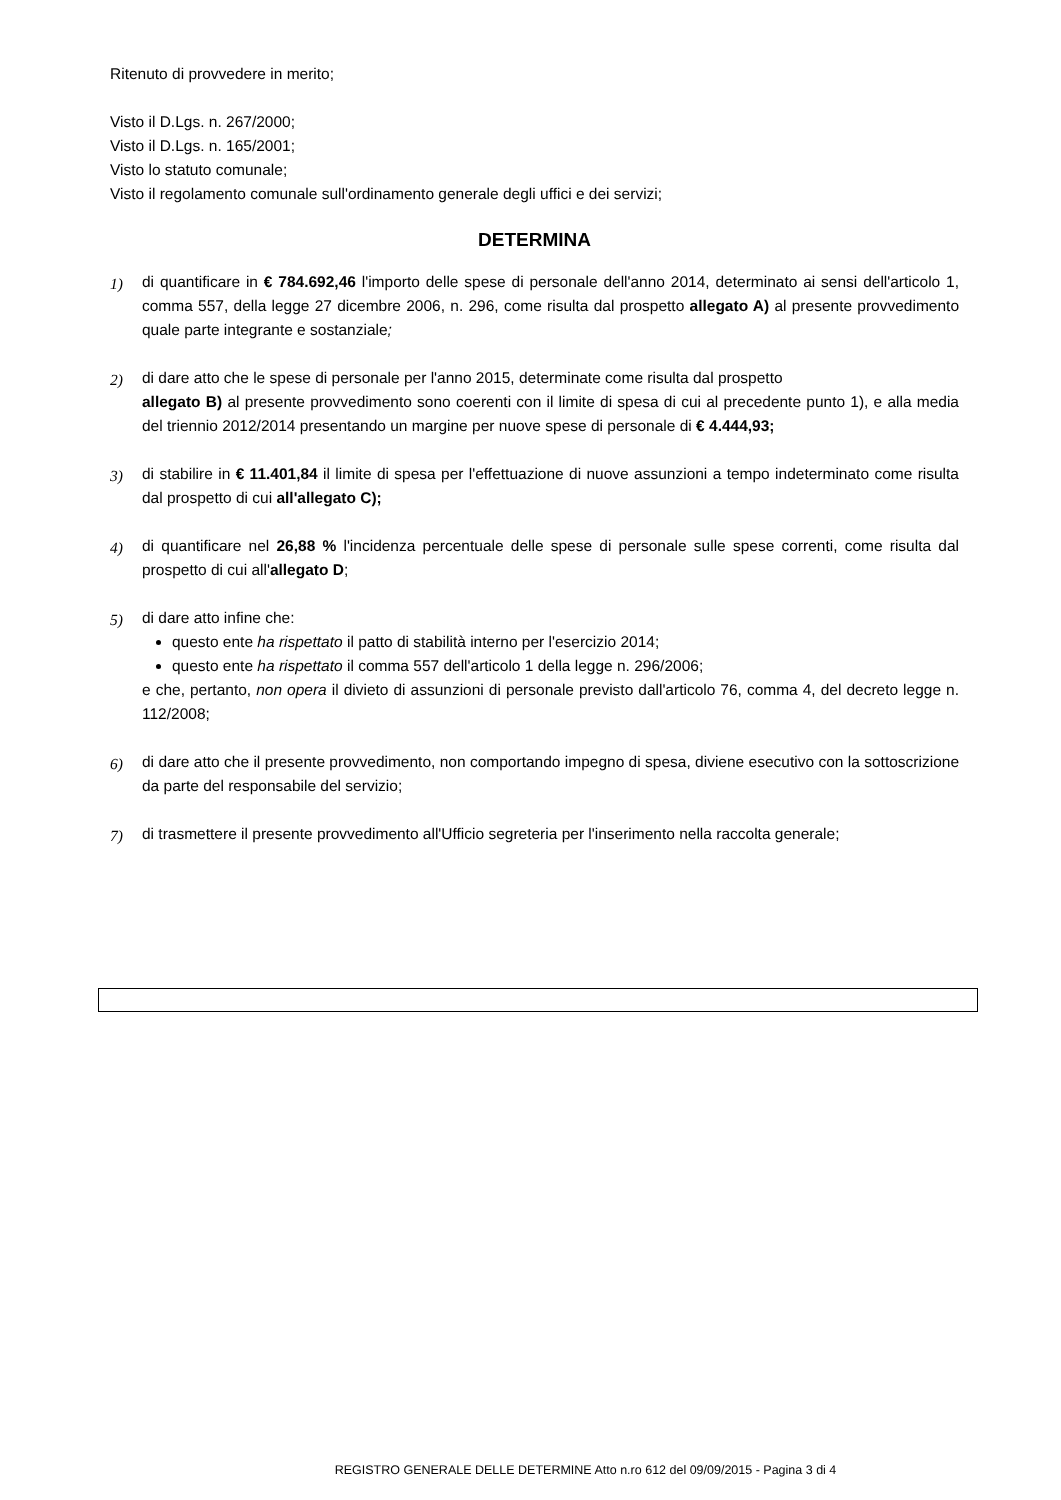Ritenuto di provvedere in merito;
Visto il D.Lgs. n. 267/2000;
Visto il D.Lgs. n. 165/2001;
Visto lo statuto comunale;
Visto il regolamento comunale sull'ordinamento generale degli uffici e dei servizi;
DETERMINA
1) di quantificare in € 784.692,46 l'importo delle spese di personale dell'anno 2014, determinato ai sensi dell'articolo 1, comma 557, della legge 27 dicembre 2006, n. 296, come risulta dal prospetto allegato A) al presente provvedimento quale parte integrante e sostanziale;
2) di dare atto che le spese di personale per l'anno 2015, determinate come risulta dal prospetto
allegato B) al presente provvedimento sono coerenti con il limite di spesa di cui al precedente punto 1), e alla media del triennio 2012/2014 presentando un margine per nuove spese di personale di € 4.444,93;
3) di stabilire in € 11.401,84 il limite di spesa per l'effettuazione di nuove assunzioni a tempo indeterminato come risulta dal prospetto di cui all'allegato C);
4) di quantificare nel 26,88 % l'incidenza percentuale delle spese di personale sulle spese correnti, come risulta dal prospetto di cui all'allegato D;
5) di dare atto infine che:
questo ente ha rispettato il patto di stabilità interno per l'esercizio 2014;
questo ente ha rispettato il comma 557 dell'articolo 1 della legge n. 296/2006;
e che, pertanto, non opera il divieto di assunzioni di personale previsto dall'articolo 76, comma 4, del decreto legge n. 112/2008;
6) di dare atto che il presente provvedimento, non comportando impegno di spesa, diviene esecutivo con la sottoscrizione da parte del responsabile del servizio;
7) di trasmettere il presente provvedimento all'Ufficio segreteria per l'inserimento nella raccolta generale;
REGISTRO GENERALE DELLE DETERMINE Atto n.ro 612 del 09/09/2015 - Pagina 3 di 4